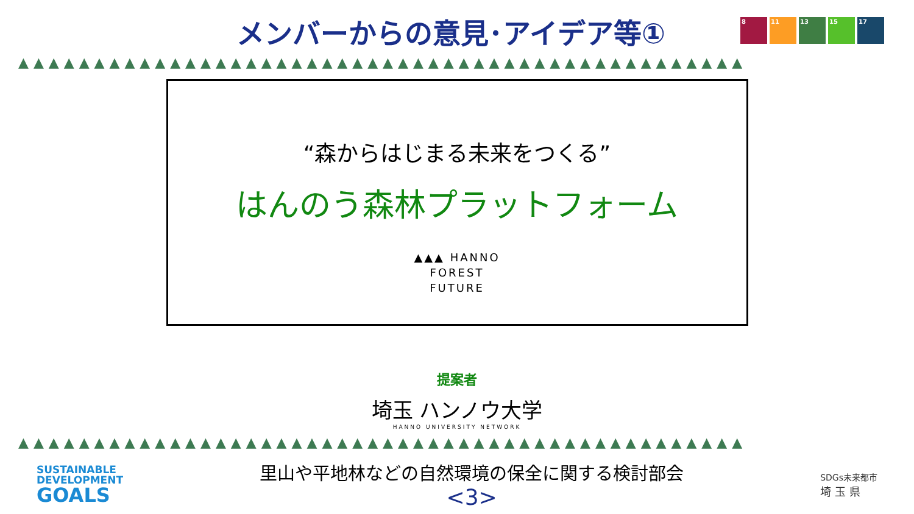メンバーからの意見･アイデア等①
8 11 13 15 17
▲▲▲▲▲▲▲▲▲▲▲▲▲▲▲▲▲▲▲▲▲▲▲▲▲▲▲▲▲▲▲▲▲▲▲▲▲▲▲▲▲▲▲▲▲▲▲▲
“森からはじまる未来をつくる”
はんのう森林プラットフォーム
▲▲▲ HANNO
FOREST
FUTURE
提案者
埼玉 ハンノウ大学
HANNO UNIVERSITY NETWORK
▲▲▲▲▲▲▲▲▲▲▲▲▲▲▲▲▲▲▲▲▲▲▲▲▲▲▲▲▲▲▲▲▲▲▲▲▲▲▲▲▲▲▲▲▲▲▲▲
SUSTAINABLE
DEVELOPMENT
GOALS
里山や平地林などの自然環境の保全に関する検討部会
<3>
SDGs未来都市
埼 玉 県